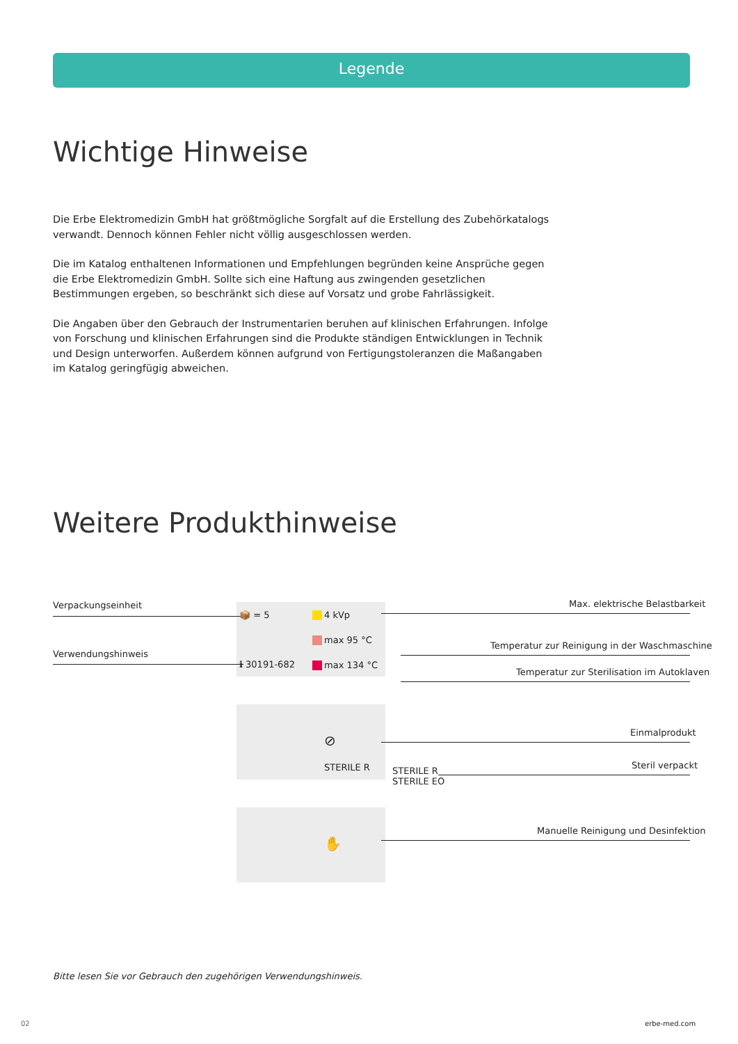Legende
Wichtige Hinweise
Die Erbe Elektromedizin GmbH hat größtmögliche Sorgfalt auf die Erstellung des Zubehörkatalogs verwandt. Dennoch können Fehler nicht völlig ausgeschlossen werden.
Die im Katalog enthaltenen Informationen und Empfehlungen begründen keine Ansprüche gegen die Erbe Elektromedizin GmbH. Sollte sich eine Haftung aus zwingenden gesetzlichen Bestimmungen ergeben, so beschränkt sich diese auf Vorsatz und grobe Fahrlässigkeit.
Die Angaben über den Gebrauch der Instrumentarien beruhen auf klinischen Erfahrungen. Infolge von Forschung und klinischen Erfahrungen sind die Produkte ständigen Entwicklungen in Technik und Design unterworfen. Außerdem können aufgrund von Fertigungstoleranzen die Maßangaben im Katalog geringfügig abweichen.
Weitere Produkthinweise
Verpackungseinheit
Verwendungshinweis
📦 = 5
ℹ 30191-682
4 kVp
max 95 °C
max 134 °C
Max. elektrische Belastbarkeit
Temperatur zur Reinigung in der Waschmaschine
Temperatur zur Sterilisation im Autoklaven
⊘
STERILE R
Einmalprodukt
STERILE R
STERILE EO
Steril verpackt
✋
Manuelle Reinigung und Desinfektion
Bitte lesen Sie vor Gebrauch den zugehörigen Verwendungshinweis.
02 erbe-med.com